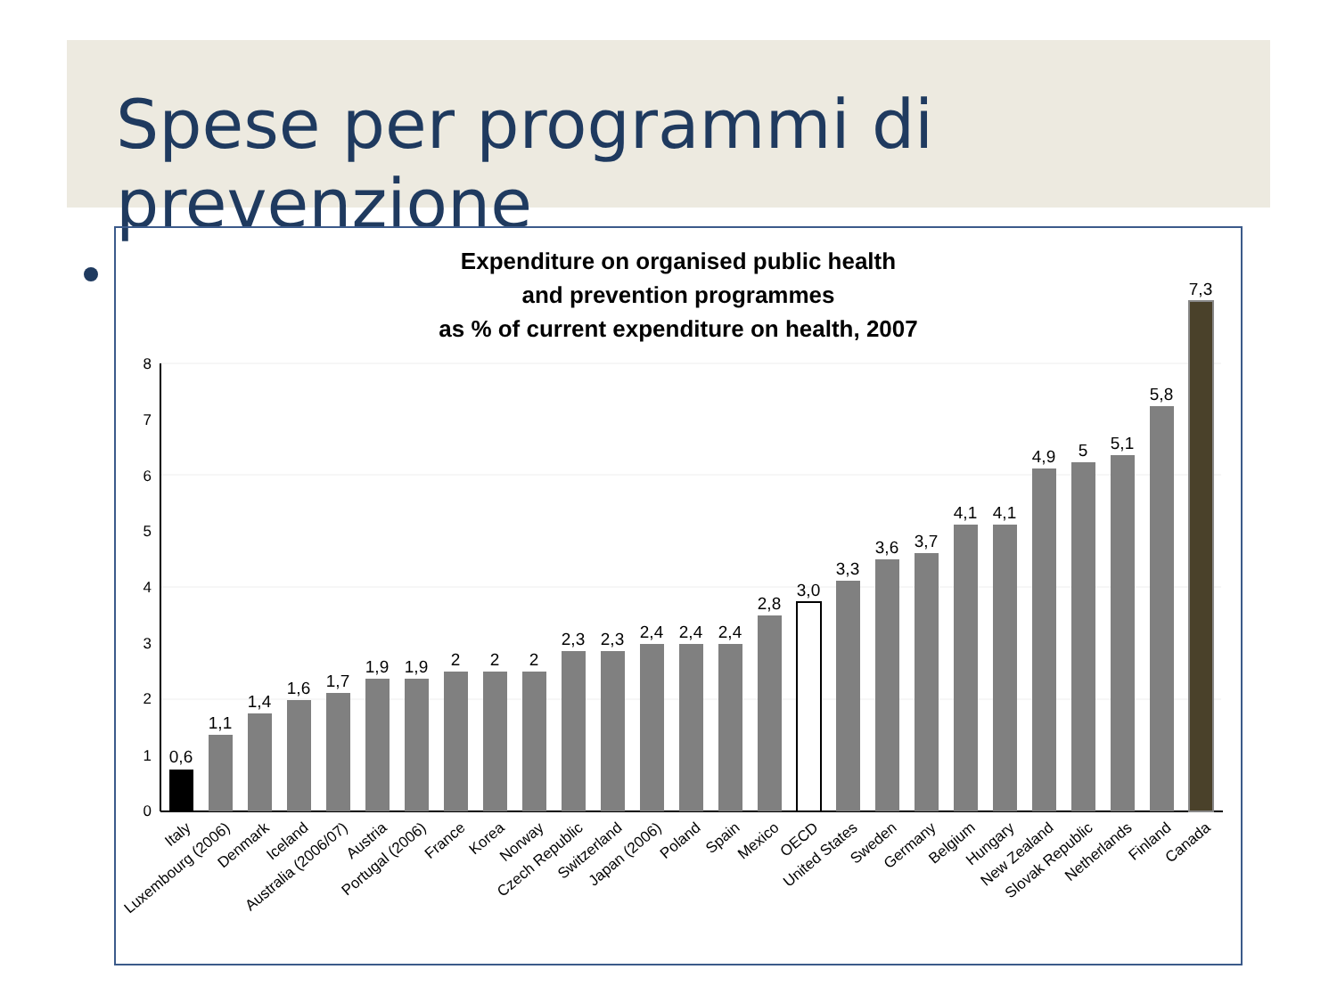Spese per programmi di prevenzione
Expenditure on organised public health
and prevention programmes
as % of current expenditure on health, 2007
0
1
2
3
4
5
6
7
8
0,6
1,1
1,4
1,6
1,7
1,9
1,9
2
2
2
2,3
2,3
2,4
2,4
2,4
2,8
3,0
3,3
3,6
3,7
4,1
4,1
4,9
5
5,1
5,8
7,3
Italy
Luxembourg (2006)
Denmark
Iceland
Australia (2006/07)
Austria
Portugal (2006)
France
Korea
Norway
Czech Republic
Switzerland
Japan (2006)
Poland
Spain
Mexico
OECD
United States
Sweden
Germany
Belgium
Hungary
New Zealand
Slovak Republic
Netherlands
Finland
Canada